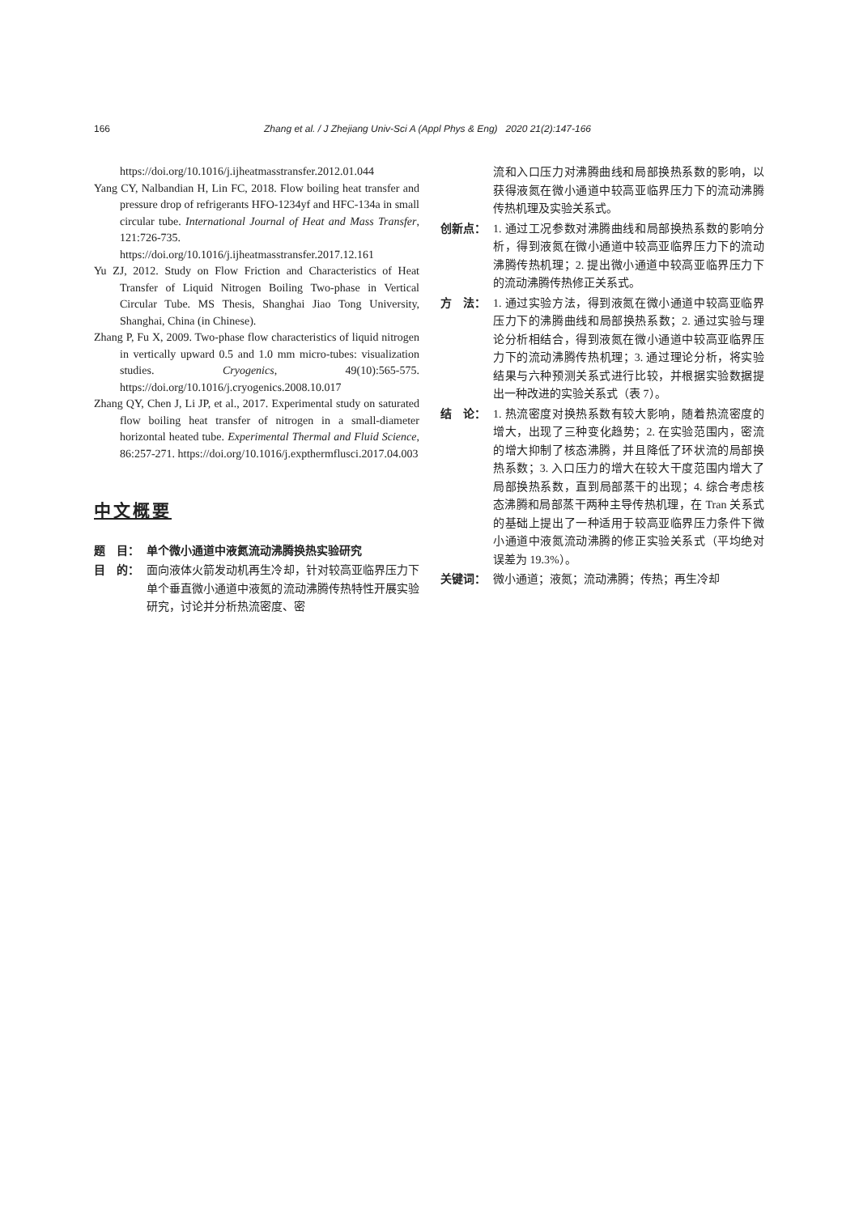166 Zhang et al. / J Zhejiang Univ-Sci A (Appl Phys & Eng) 2020 21(2):147-166
https://doi.org/10.1016/j.ijheatmasstransfer.2012.01.044
Yang CY, Nalbandian H, Lin FC, 2018. Flow boiling heat transfer and pressure drop of refrigerants HFO-1234yf and HFC-134a in small circular tube. International Journal of Heat and Mass Transfer, 121:726-735. https://doi.org/10.1016/j.ijheatmasstransfer.2017.12.161
Yu ZJ, 2012. Study on Flow Friction and Characteristics of Heat Transfer of Liquid Nitrogen Boiling Two-phase in Vertical Circular Tube. MS Thesis, Shanghai Jiao Tong University, Shanghai, China (in Chinese).
Zhang P, Fu X, 2009. Two-phase flow characteristics of liquid nitrogen in vertically upward 0.5 and 1.0 mm micro-tubes: visualization studies. Cryogenics, 49(10):565-575. https://doi.org/10.1016/j.cryogenics.2008.10.017
Zhang QY, Chen J, Li JP, et al., 2017. Experimental study on saturated flow boiling heat transfer of nitrogen in a small-diameter horizontal heated tube. Experimental Thermal and Fluid Science, 86:257-271. https://doi.org/10.1016/j.expthermflusci.2017.04.003
中文概要
题　目： 单个微小通道中液氮流动沸腾换热实验研究
目　的： 面向液体火箭发动机再生冷却，针对较高亚临界压力下单个垂直微小通道中液氮的流动沸腾传热特性开展实验研究，讨论并分析热流密度、密
流和入口压力对沸腾曲线和局部换热系数的影响，以获得液氮在微小通道中较高亚临界压力下的流动沸腾传热机理及实验关系式。
创新点： 1. 通过工况参数对沸腾曲线和局部换热系数的影响分析，得到液氮在微小通道中较高亚临界压力下的流动沸腾传热机理；2. 提出微小通道中较高亚临界压力下的流动沸腾传热修正关系式。
方　法： 1. 通过实验方法，得到液氮在微小通道中较高亚临界压力下的沸腾曲线和局部换热系数；2. 通过实验与理论分析相结合，得到液氮在微小通道中较高亚临界压力下的流动沸腾传热机理；3. 通过理论分析，将实验结果与六种预测关系式进行比较，并根据实验数据提出一种改进的实验关系式（表 7）。
结　论： 1. 热流密度对换热系数有较大影响，随着热流密度的增大，出现了三种变化趋势；2. 在实验范围内，密流的增大抑制了核态沸腾，并且降低了环状流的局部换热系数；3. 入口压力的增大在较大干度范围内增大了局部换热系数，直到局部蒸干的出现；4. 综合考虑核态沸腾和局部蒸干两种主导传热机理，在 Tran 关系式的基础上提出了一种适用于较高亚临界压力条件下微小通道中液氮流动沸腾的修正实验关系式（平均绝对误差为 19.3%）。
关键词： 微小通道；液氮；流动沸腾；传热；再生冷却